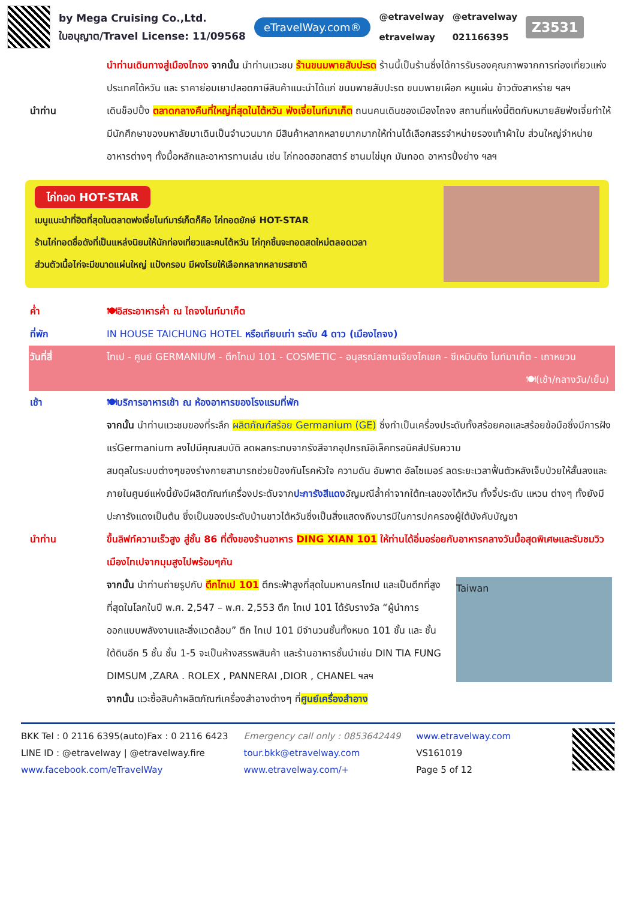by Mega Cruising Co.,Ltd.
ใบอนุญาต/Travel License: 11/09568
eTravelWay.com®
@etravelway
etravelway
@etravelway
021166395
Z3531
นำท่านเดินทางสู่เมืองไทจง จากนั้น นำท่านแวะชม ร้านขนมพายสับปะรด ร้านนี้เป็นร้านซึ่งได้การรับรองคุณภาพจากการท่องเที่ยวแห่งประเทศไต้หวัน และ ราคาย่อมเยาปลอดภาษีสินค้าแนะนำได้แก่ ขนมพายสับปะรด ขนมพายเผือก หมูแผ่น ข้าวตังสาหร่าย ฯลฯ
นำท่าน เดินช็อปปิ้ง ตลาดกลางคืนที่ใหญ่ที่สุดในไต้หวัน ฟ่งเจี่ยไนท์มาเก็ต ถนนคนเดินของเมืองไถจง สถานที่แห่งนี้ติดกับหมายลัยฟ่งเจี่ยทำให้มีนักศึกษาของมหาลัยมาเดินเป็นจำนวนมาก มีสินค้าหลากหลายมากมากให้ท่านได้เลือกสรรจำหน่ายรองเท้าผ้าใบ ส่วนใหญ่จำหน่ายอาหารต่างๆ ทั้งมื้อหลักและอาหารทานเล่น เช่น ไก่ทอดฮอทสตาร์ ชานมไข่มุก มันทอด อาหารปิ้งย่าง ฯลฯ
ไก่ทอด HOT-STAR
เมนูแนะนำที่ฮิตที่สุดในตลาดฟงเจี่ยไนท์มาร์เก็ตก็คือ ไก่ทอดยักษ์ HOT-STAR
ร้านไก่ทอดชื่อดังที่เป็นแหล่งนิยมให้นักท่องเที่ยวและคนไต้หวัน ไก่ทุกชิ้นจะทอดสดใหม่ตลอดเวลา
ส่วนตัวเนื้อไก่จะมีขนาดแผ่นใหญ่ แป้งกรอบ มีผงโรยให้เลือกหลากหลายรสชาติ
ค่ำ 🍽อิสระอาหารค่ำ ณ ไถจงไนท์มาเก็ต
ที่พัก IN HOUSE TAICHUNG HOTEL หรือเทียบเท่า ระดับ 4 ดาว (เมืองไถจง)
วันที่สี่ ไทเป - ศูนย์ GERMANIUM - ตึกไทเป 101 - COSMETIC - อนุสรณ์สถานเจียงไคเชค - ซีเหมินติง ไนท์มาเก็ต - เถาหยวน 🍽(เช้า/กลางวัน/เย็น)
เช้า 🍽บริการอาหารเช้า ณ ห้องอาหารของโรงแรมที่พัก
จากนั้น นำท่านแวะชมของที่ระลึก ผลิตภัณฑ์สร้อย Germanium (GE) ซึ่งทำเป็นเครื่องประดับทั้งสร้อยคอและสร้อยข้อมือซึ่งมีการฝังแร่Germanium ลงไปมีคุณสมบัติ ลดผลกระทบจากรังสีจากอุปกรณ์อิเล็คทรอนิคส์ปรับความ
สมดุลในระบบต่างๆของร่างกายสามารถช่วยป้องกันโรคหัวใจ ความดัน อัมพาต อัลไซเมอร์ ลดระยะเวลาฟื้นตัวหลังเจ็บป่วยให้สั้นลงและภายในศูนย์แห่งนี้ยังมีผลิตภัณฑ์เครื่องประดับจากปะการังสีแดงอัญมณีล้ำค่าจากใต้ทะเลของไต้หวัน ทั้งจี้ประดับ แหวน ต่างๆ ทั้งยังมีปะการังแดงเป็นต้น ซึ่งเป็นของประดับบ้านชาวไต้หวันซึ่งเป็นสิ่งแสดงถึงบารมีในการปกครองผู้ใต้บังคับบัญชา
นำท่าน ขึ้นลิฟท์ความเร็วสูง สู่ชั้น 86 ที่ตั้งของร้านอาหาร DING XIAN 101 ให้ท่านได้อิ่มอร่อยกับอาหารกลางวันมื้อสุดพิเศษและรับชมวิวเมืองไทเปจากมุมสูงไปพร้อมๆกัน
จากนั้น นำท่านถ่ายรูปกับ ตึกไทเป 101 ตึกระฟ้าสูงที่สุดในมหานครไทเป และเป็นตึกที่สูงที่สุดในโลกในปี พ.ศ. 2,547 – พ.ศ. 2,553 ตึก ไทเป 101 ได้รับรางวัล “ผู้นำการออกแบบพลังงานและสิ่งแวดล้อม” ตึก ไทเป 101 มีจำนวนชั้นทั้งหมด 101 ชั้น และ ชั้นใต้ดินอีก 5 ชั้น ชั้น 1-5 จะเป็นห้างสรรพสินค้า และร้านอาหารชั้นนำเช่น DIN TIA FUNG DIMSUM ,ZARA . ROLEX , PANNERAI ,DIOR , CHANEL ฯลฯ
Taiwan
จากนั้น แวะซื้อสินค้าผลิตภัณฑ์เครื่องสำอางต่างๆ ที่ศูนย์เครื่องสำอาง
BKK Tel : 0 2116 6395(auto)Fax : 0 2116 6423
LINE ID : @etravelway | @etravelway.fire
www.facebook.com/eTravelWay
Emergency call only : 0853642449
tour.bkk@etravelway.com
www.etravelway.com/+
www.etravelway.com
VS161019
Page 5 of 12